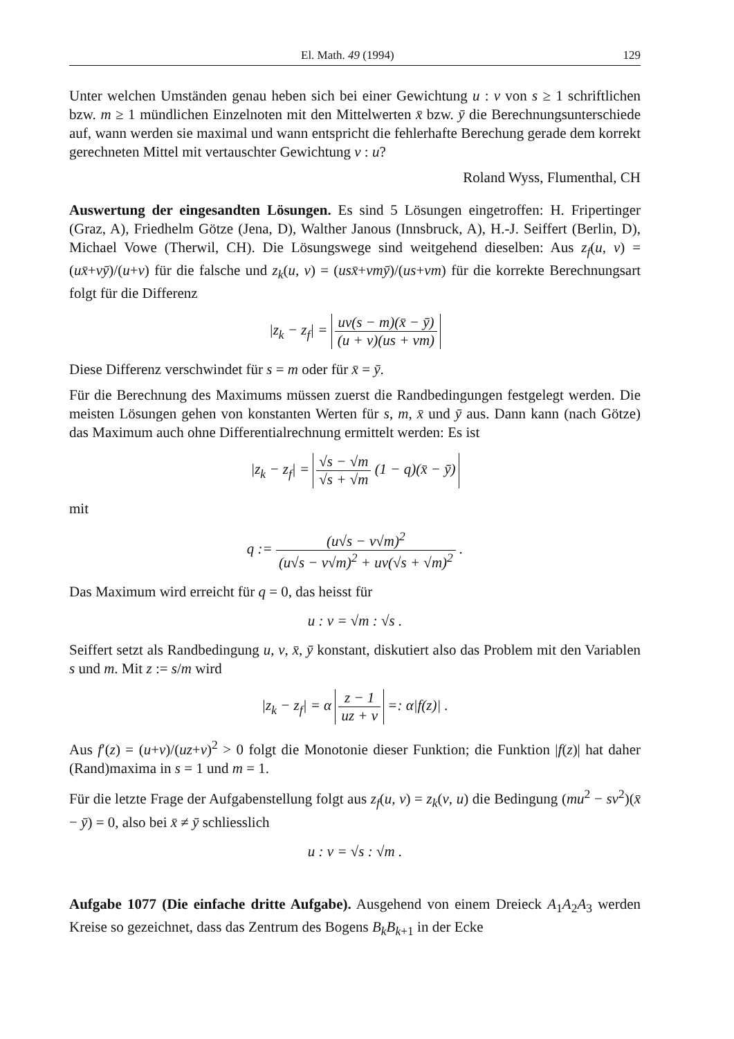El. Math. 49 (1994) 129
Unter welchen Umständen genau heben sich bei einer Gewichtung u : v von s ≥ 1 schriftlichen bzw. m ≥ 1 mündlichen Einzelnoten mit den Mittelwerten x̄ bzw. ȳ die Berechnungsunterschiede auf, wann werden sie maximal und wann entspricht die fehlerhafte Berechung gerade dem korrekt gerechneten Mittel mit vertauschter Gewichtung v : u?
Roland Wyss, Flumenthal, CH
Auswertung der eingesandten Lösungen. Es sind 5 Lösungen eingetroffen: H. Fripertinger (Graz, A), Friedhelm Götze (Jena, D), Walther Janous (Innsbruck, A), H.-J. Seiffert (Berlin, D), Michael Vowe (Therwil, CH). Die Lösungswege sind weitgehend dieselben: Aus z<sub>f</sub>(u, v) = (ux̄+vȳ)/(u+v) für die falsche und z<sub>k</sub>(u, v) = (usx̄+vmȳ)/(us+vm) für die korrekte Berechnungsart folgt für die Differenz
|z<sub>k</sub> − z<sub>f</sub>| = uv(s − m)(x̄ − ȳ) (u + v)(us + vm)
Diese Differenz verschwindet für s = m oder für x̄ = ȳ.
Für die Berechnung des Maximums müssen zuerst die Randbedingungen festgelegt werden. Die meisten Lösungen gehen von konstanten Werten für s, m, x̄ und ȳ aus. Dann kann (nach Götze) das Maximum auch ohne Differentialrechnung ermittelt werden: Es ist
|z<sub>k</sub> − z<sub>f</sub>| = √s − √m √s + √m (1 − q)(x̄ − ȳ)
mit
q := (u√s − v√m)<sup>2</sup> (u√s − v√m)<sup>2</sup> + uv(√s + √m)<sup>2</sup> .
Das Maximum wird erreicht für q = 0, das heisst für
u : v = √m : √s .
Seiffert setzt als Randbedingung u, v, x̄, ȳ konstant, diskutiert also das Problem mit den Variablen s und m. Mit z := s/m wird
|z<sub>k</sub> − z<sub>f</sub>| = α z − 1 uz + v =: α|f(z)| .
Aus f′(z) = (u+v)/(uz+v)<sup>2</sup> > 0 folgt die Monotonie dieser Funktion; die Funktion |f(z)| hat daher (Rand)maxima in s = 1 und m = 1.
Für die letzte Frage der Aufgabenstellung folgt aus z<sub>f</sub>(u, v) = z<sub>k</sub>(v, u) die Bedingung (mu<sup>2</sup> − sv<sup>2</sup>)(x̄ − ȳ) = 0, also bei x̄ ≠ ȳ schliesslich
u : v = √s : √m .
Aufgabe 1077 (Die einfache dritte Aufgabe). Ausgehend von einem Dreieck A<sub>1</sub>A<sub>2</sub>A<sub>3</sub> werden Kreise so gezeichnet, dass das Zentrum des Bogens B<sub>k</sub>B<sub>k+1</sub> in der Ecke